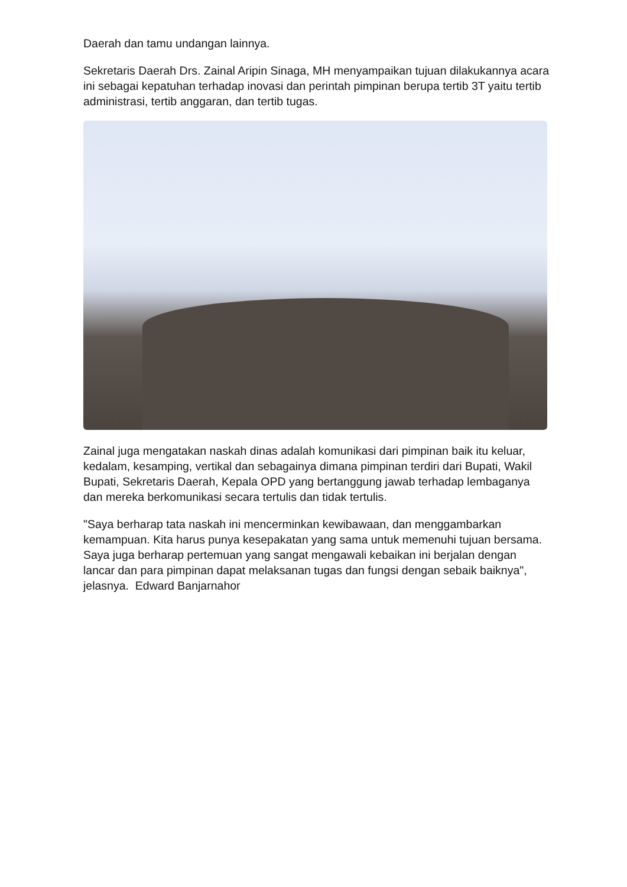Daerah dan tamu undangan lainnya.
Sekretaris Daerah Drs. Zainal Aripin Sinaga, MH menyampaikan tujuan dilakukannya acara ini sebagai kepatuhan terhadap inovasi dan perintah pimpinan berupa tertib 3T yaitu tertib administrasi, tertib anggaran, dan tertib tugas.
Zainal juga mengatakan naskah dinas adalah komunikasi dari pimpinan baik itu keluar, kedalam, kesamping, vertikal dan sebagainya dimana pimpinan terdiri dari Bupati, Wakil Bupati, Sekretaris Daerah, Kepala OPD yang bertanggung jawab terhadap lembaganya dan mereka berkomunikasi secara tertulis dan tidak tertulis.
"Saya berharap tata naskah ini mencerminkan kewibawaan, dan menggambarkan kemampuan. Kita harus punya kesepakatan yang sama untuk memenuhi tujuan bersama. Saya juga berharap pertemuan yang sangat mengawali kebaikan ini berjalan dengan lancar dan para pimpinan dapat melaksanan tugas dan fungsi dengan sebaik baiknya", jelasnya. Edward Banjarnahor